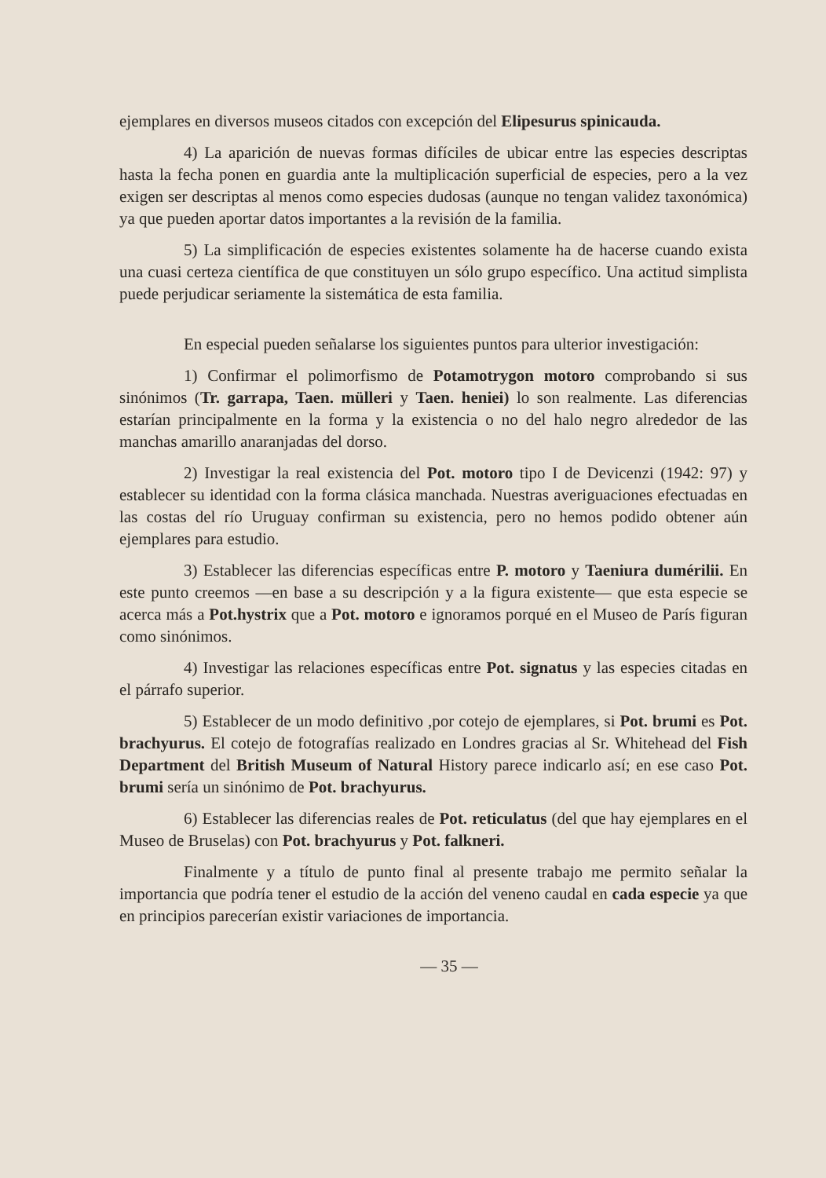ejemplares en diversos museos citados con excepción del Elipesurus spinicauda.
4) La aparición de nuevas formas difíciles de ubicar entre las especies descriptas hasta la fecha ponen en guardia ante la multiplicación superficial de especies, pero a la vez exigen ser descriptas al menos como especies dudosas (aunque no tengan validez taxonómica) ya que pueden aportar datos importantes a la revisión de la familia.
5) La simplificación de especies existentes solamente ha de hacerse cuando exista una cuasi certeza científica de que constituyen un sólo grupo específico. Una actitud simplista puede perjudicar seriamente la sistemática de esta familia.
En especial pueden señalarse los siguientes puntos para ulterior investigación:
1) Confirmar el polimorfismo de Potamotrygon motoro comprobando si sus sinónimos (Tr. garrapa, Taen. mülleri y Taen. heniei) lo son realmente. Las diferencias estarían principalmente en la forma y la existencia o no del halo negro alrededor de las manchas amarillo anaranjadas del dorso.
2) Investigar la real existencia del Pot. motoro tipo I de Devicenzi (1942: 97) y establecer su identidad con la forma clásica manchada. Nuestras averiguaciones efectuadas en las costas del río Uruguay confirman su existencia, pero no hemos podido obtener aún ejemplares para estudio.
3) Establecer las diferencias específicas entre P. motoro y Taeniura dumérilii. En este punto creemos —en base a su descripción y a la figura existente— que esta especie se acerca más a Pot.hystrix que a Pot. motoro e ignoramos porqué en el Museo de París figuran como sinónimos.
4) Investigar las relaciones específicas entre Pot. signatus y las especies citadas en el párrafo superior.
5) Establecer de un modo definitivo ,por cotejo de ejemplares, si Pot. brumi es Pot. brachyurus. El cotejo de fotografías realizado en Londres gracias al Sr. Whitehead del Fish Department del British Museum of Natural History parece indicarlo así; en ese caso Pot. brumi sería un sinónimo de Pot. brachyurus.
6) Establecer las diferencias reales de Pot. reticulatus (del que hay ejemplares en el Museo de Bruselas) con Pot. brachyurus y Pot. falkneri.
Finalmente y a título de punto final al presente trabajo me permito señalar la importancia que podría tener el estudio de la acción del veneno caudal en cada especie ya que en principios parecerían existir variaciones de importancia.
— 35 —